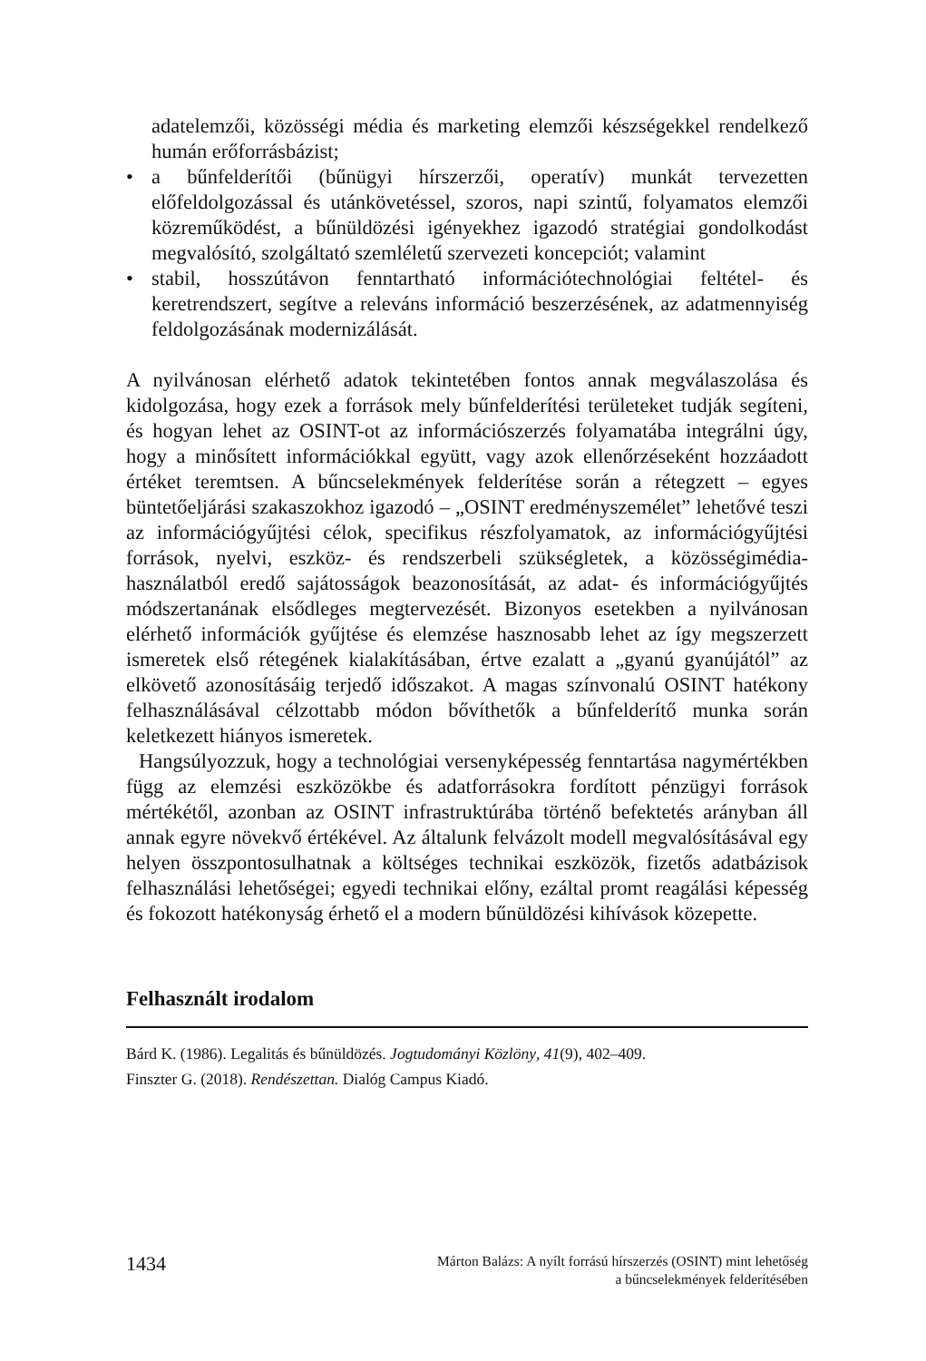adatelemzői, közösségi média és marketing elemzői készségekkel rendelkező humán erőforrásbázist;
• a bűnfelderítői (bűnügyi hírszerzői, operatív) munkát tervezetten előfeldolgozással és utánkövetéssel, szoros, napi szintű, folyamatos elemzői közreműködést, a bűnüldözési igényekhez igazodó stratégiai gondolkodást megvalósító, szolgáltató szemléletű szervezeti koncepciót; valamint
• stabil, hosszútávon fenntartható információtechnológiai feltétel- és keretrendszert, segítve a releváns információ beszerzésének, az adatmennyiség feldolgozásának modernizálását.
A nyilvánosan elérhető adatok tekintetében fontos annak megválaszolása és kidolgozása, hogy ezek a források mely bűnfelderítési területeket tudják segíteni, és hogyan lehet az OSINT-ot az információszerzés folyamatába integrálni úgy, hogy a minősített információkkal együtt, vagy azok ellenőrzéseként hozzáadott értéket teremtsen. A bűncselekmények felderítése során a rétegzett – egyes büntetőeljárási szakaszokhoz igazodó – „OSINT eredményszemélet” lehetővé teszi az információgyűjtési célok, specifikus részfolyamatok, az információgyűjtési források, nyelvi, eszköz- és rendszerbeli szükségletek, a közösségimédia-használatból eredő sajátosságok beazonosítását, az adat- és információgyűjtés módszertanának elsődleges megtervezését. Bizonyos esetekben a nyilvánosan elérhető információk gyűjtése és elemzése hasznosabb lehet az így megszerzett ismeretek első rétegének kialakításában, értve ezalatt a „gyanú gyanújától” az elkövető azonosításáig terjedő időszakot. A magas színvonalú OSINT hatékony felhasználásával célzottabb módon bővíthetők a bűnfelderítő munka során keletkezett hiányos ismeretek.
Hangsúlyozzuk, hogy a technológiai versenyképesség fenntartása nagymértékben függ az elemzési eszközökbe és adatforrásokra fordított pénzügyi források mértékétől, azonban az OSINT infrastruktúrába történő befektetés arányban áll annak egyre növekvő értékével. Az általunk felvázolt modell megvalósításával egy helyen összpontosulhatnak a költséges technikai eszközök, fizetős adatbázisok felhasználási lehetőségei; egyedi technikai előny, ezáltal promt reagálási képesség és fokozott hatékonyság érhető el a modern bűnüldözési kihívások közepette.
Felhasznált irodalom
Bárd K. (1986). Legalitás és bűnüldözés. Jogtudományi Közlöny, 41(9), 402–409.
Finszter G. (2018). Rendészettan. Dialóg Campus Kiadó.
1434
Márton Balázs: A nyílt forrású hírszerzés (OSINT) mint lehetőség
a bűncselekmények felderítésében